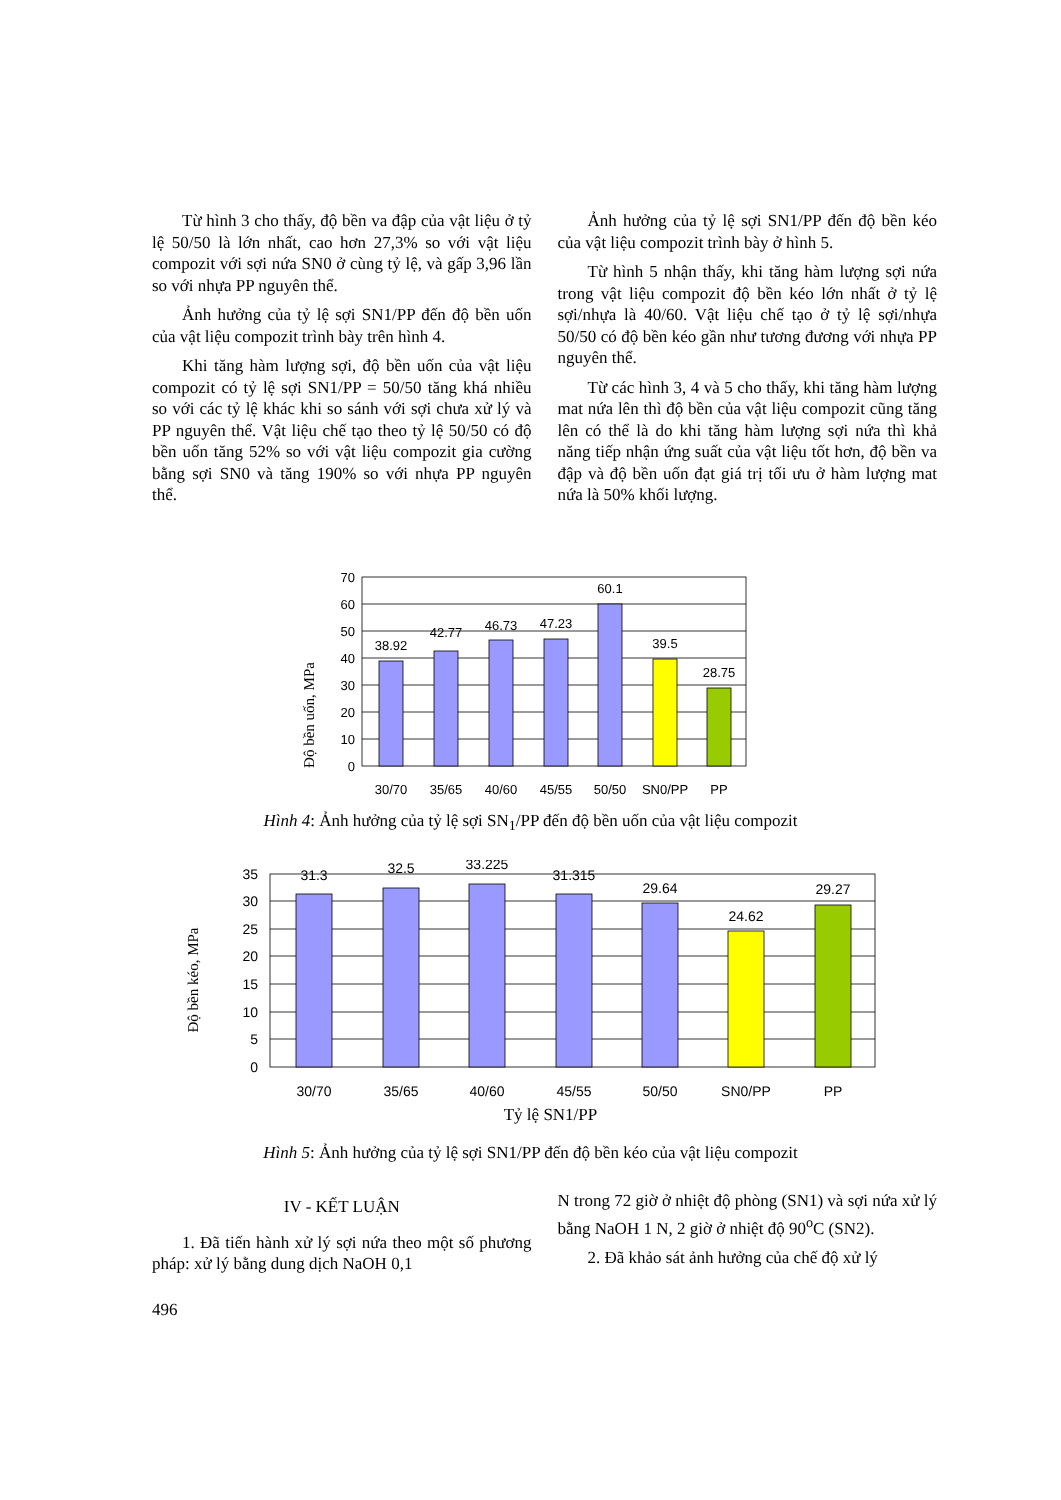Từ hình 3 cho thấy, độ bền va đập của vật liệu ở tỷ lệ 50/50 là lớn nhất, cao hơn 27,3% so với vật liệu compozit với sợi nứa SN0 ở cùng tỷ lệ, và gấp 3,96 lần so với nhựa PP nguyên thể.
Ảnh hưởng của tỷ lệ sợi SN1/PP đến độ bền uốn của vật liệu compozit trình bày trên hình 4.
Khi tăng hàm lượng sợi, độ bền uốn của vật liệu compozit có tỷ lệ sợi SN1/PP = 50/50 tăng khá nhiều so với các tỷ lệ khác khi so sánh với sợi chưa xử lý và PP nguyên thể. Vật liệu chế tạo theo tỷ lệ 50/50 có độ bền uốn tăng 52% so với vật liệu compozit gia cường bằng sợi SN0 và tăng 190% so với nhựa PP nguyên thể.
Ảnh hưởng của tỷ lệ sợi SN1/PP đến độ bền kéo của vật liệu compozit trình bày ở hình 5.
Từ hình 5 nhận thấy, khi tăng hàm lượng sợi nứa trong vật liệu compozit độ bền kéo lớn nhất ở tỷ lệ sợi/nhựa là 40/60. Vật liệu chế tạo ở tỷ lệ sợi/nhựa 50/50 có độ bền kéo gần như tương đương với nhựa PP nguyên thể.
Từ các hình 3, 4 và 5 cho thấy, khi tăng hàm lượng mat nứa lên thì độ bền của vật liệu compozit cũng tăng lên có thể là do khi tăng hàm lượng sợi nứa thì khả năng tiếp nhận ứng suất của vật liệu tốt hơn, độ bền va đập và độ bền uốn đạt giá trị tối ưu ở hàm lượng mat nứa là 50% khối lượng.
Độ bền uốn, MPa
70
60
50
40
30
20
10
0
38.92
42.77
46.73
47.23
60.1
39.5
28.75
30/70
35/65
40/60
45/55
50/50
SN0/PP
PP
Hình 4: Ảnh hưởng của tỷ lệ sợi SN<sub>1</sub>/PP đến độ bền uốn của vật liệu compozit
Độ bền kéo, MPa
35
30
25
20
15
10
5
0
31.3
32.5
33.225
31.315
29.64
24.62
29.27
30/70
35/65
40/60
45/55
50/50
SN0/PP
PP
Tỷ lệ SN1/PP
Hình 5: Ảnh hưởng của tỷ lệ sợi SN1/PP đến độ bền kéo của vật liệu compozit
IV - KẾT LUẬN
1. Đã tiến hành xử lý sợi nứa theo một số phương pháp: xử lý bằng dung dịch NaOH 0,1
N trong 72 giờ ở nhiệt độ phòng (SN1) và sợi nứa xử lý bằng NaOH 1 N, 2 giờ ở nhiệt độ 90<sup>o</sup>C (SN2).
2. Đã khảo sát ảnh hưởng của chế độ xử lý
496